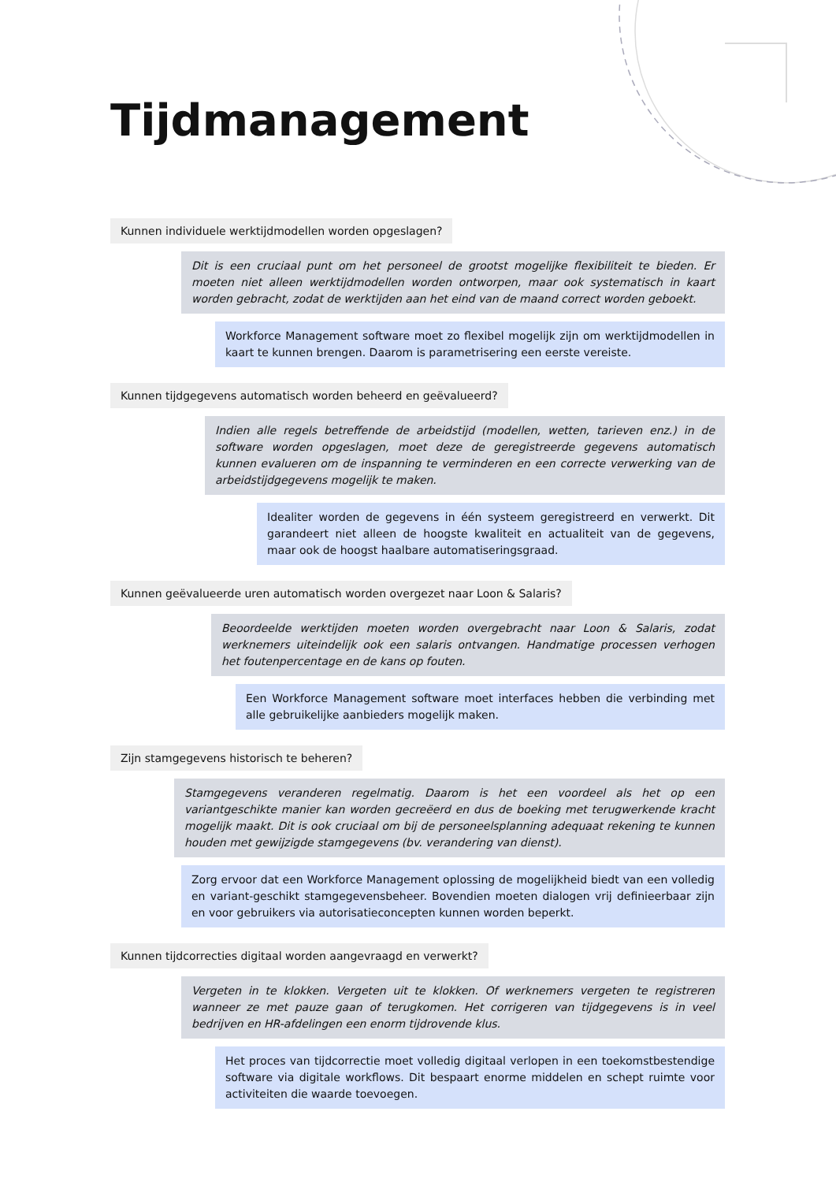Tijdmanagement
Kunnen individuele werktijdmodellen worden opgeslagen?
Dit is een cruciaal punt om het personeel de grootst mogelijke flexibiliteit te bieden. Er moeten niet alleen werktijdmodellen worden ontworpen, maar ook systematisch in kaart worden gebracht, zodat de werktijden aan het eind van de maand correct worden geboekt.
Workforce Management software moet zo flexibel mogelijk zijn om werktijdmodellen in kaart te kunnen brengen. Daarom is parametrisering een eerste vereiste.
Kunnen tijdgegevens automatisch worden beheerd en geëvalueerd?
Indien alle regels betreffende de arbeidstijd (modellen, wetten, tarieven enz.) in de software worden opgeslagen, moet deze de geregistreerde gegevens automatisch kunnen evalueren om de inspanning te verminderen en een correcte verwerking van de arbeidstijdgegevens mogelijk te maken.
Idealiter worden de gegevens in één systeem geregistreerd en verwerkt. Dit garandeert niet alleen de hoogste kwaliteit en actualiteit van de gegevens, maar ook de hoogst haalbare automatiseringsgraad.
Kunnen geëvalueerde uren automatisch worden overgezet naar Loon & Salaris?
Beoordeelde werktijden moeten worden overgebracht naar Loon & Salaris, zodat werknemers uiteindelijk ook een salaris ontvangen. Handmatige processen verhogen het foutenpercentage en de kans op fouten.
Een Workforce Management software moet interfaces hebben die verbinding met alle gebruikelijke aanbieders mogelijk maken.
Zijn stamgegevens historisch te beheren?
Stamgegevens veranderen regelmatig. Daarom is het een voordeel als het op een variantgeschikte manier kan worden gecreëerd en dus de boeking met terugwerkende kracht mogelijk maakt. Dit is ook cruciaal om bij de personeelsplanning adequaat rekening te kunnen houden met gewijzigde stamgegevens (bv. verandering van dienst).
Zorg ervoor dat een Workforce Management oplossing de mogelijkheid biedt van een volledig en variant-geschikt stamgegevensbeheer. Bovendien moeten dialogen vrij definieerbaar zijn en voor gebruikers via autorisatieconcepten kunnen worden beperkt.
Kunnen tijdcorrecties digitaal worden aangevraagd en verwerkt?
Vergeten in te klokken. Vergeten uit te klokken. Of werknemers vergeten te registreren wanneer ze met pauze gaan of terugkomen. Het corrigeren van tijdgegevens is in veel bedrijven en HR-afdelingen een enorm tijdrovende klus.
Het proces van tijdcorrectie moet volledig digitaal verlopen in een toekomstbestendige software via digitale workflows. Dit bespaart enorme middelen en schept ruimte voor activiteiten die waarde toevoegen.